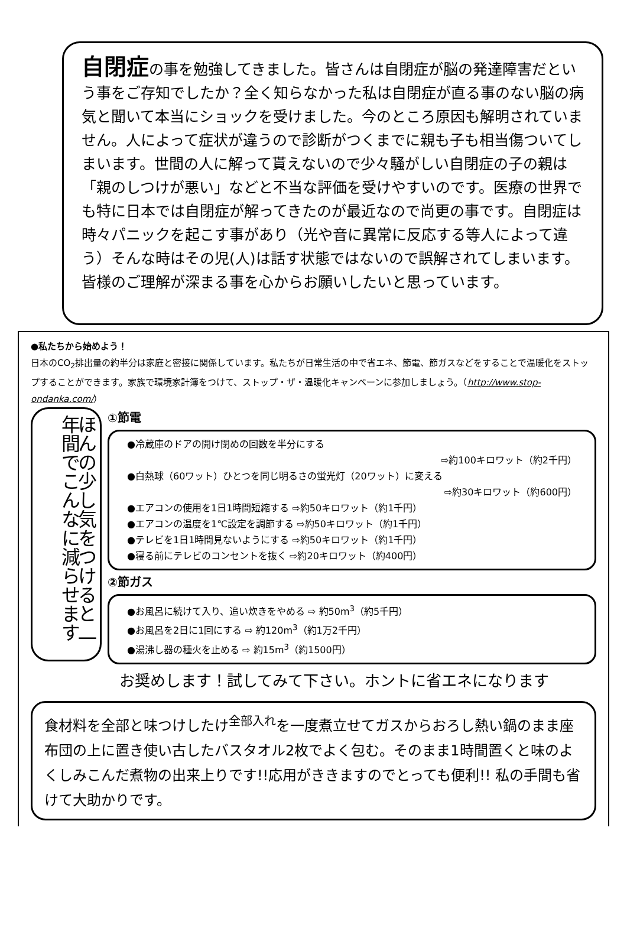自閉症の事を勉強してきました。皆さんは自閉症が脳の発達障害だという事をご存知でしたか？全く知らなかった私は自閉症が直る事のない脳の病気と聞いて本当にショックを受けました。今のところ原因も解明されていません。人によって症状が違うので診断がつくまでに親も子も相当傷ついてしまいます。世間の人に解って貰えないので少々騒がしい自閉症の子の親は「親のしつけが悪い」などと不当な評価を受けやすいのです。医療の世界でも特に日本では自閉症が解ってきたのが最近なので尚更の事です。自閉症は時々パニックを起こす事があり（光や音に異常に反応する等人によって違う）そんな時はその児(人)は話す状態ではないので誤解されてしまいます。皆様のご理解が深まる事を心からお願いしたいと思っています。
●私たちから始めよう！
日本のCO<sub>2</sub>排出量の約半分は家庭と密接に関係しています。私たちが日常生活の中で省エネ、節電、節ガスなどをすることで温暖化をストップすることができます。家族で環境家計簿をつけて、ストップ・ザ・温暖化キャンペーンに参加しましょう。（http://www.stop-ondanka.com/）
ほんの少し気をつけると 一年間でこんなに減らせます
①節電
●冷蔵庫のドアの開け閉めの回数を半分にする
⇨約100キロワット（約2千円）
●白熱球（60ワット）ひとつを同じ明るさの蛍光灯（20ワット）に変える
⇨約30キロワット（約600円）
●エアコンの使用を1日1時間短縮する ⇨約50キロワット（約1千円）
●エアコンの温度を1℃設定を調節する ⇨約50キロワット（約1千円）
●テレビを1日1時間見ないようにする ⇨約50キロワット（約1千円）
●寝る前にテレビのコンセントを抜く ⇨約20キロワット（約400円）
②節ガス
●お風呂に続けて入り、追い炊きをやめる ⇨ 約50m<sup>3</sup>（約5千円）
●お風呂を2日に1回にする ⇨ 約120m<sup>3</sup>（約1万2千円）
●湯沸し器の種火を止める ⇨ 約15m<sup>3</sup>（約1500円）
お奨めします！試してみて下さい。ホントに省エネになります
食材料を全部と味つけしたけ<sup>全部入れ</sup>を一度煮立せてガスからおろし熱い鍋のまま座布団の上に置き使い古したバスタオル2枚でよく包む。そのまま1時間置くと味のよくしみこんだ煮物の出来上りです!!応用がききますのでとっても便利!! 私の手間も省けて大助かりです。